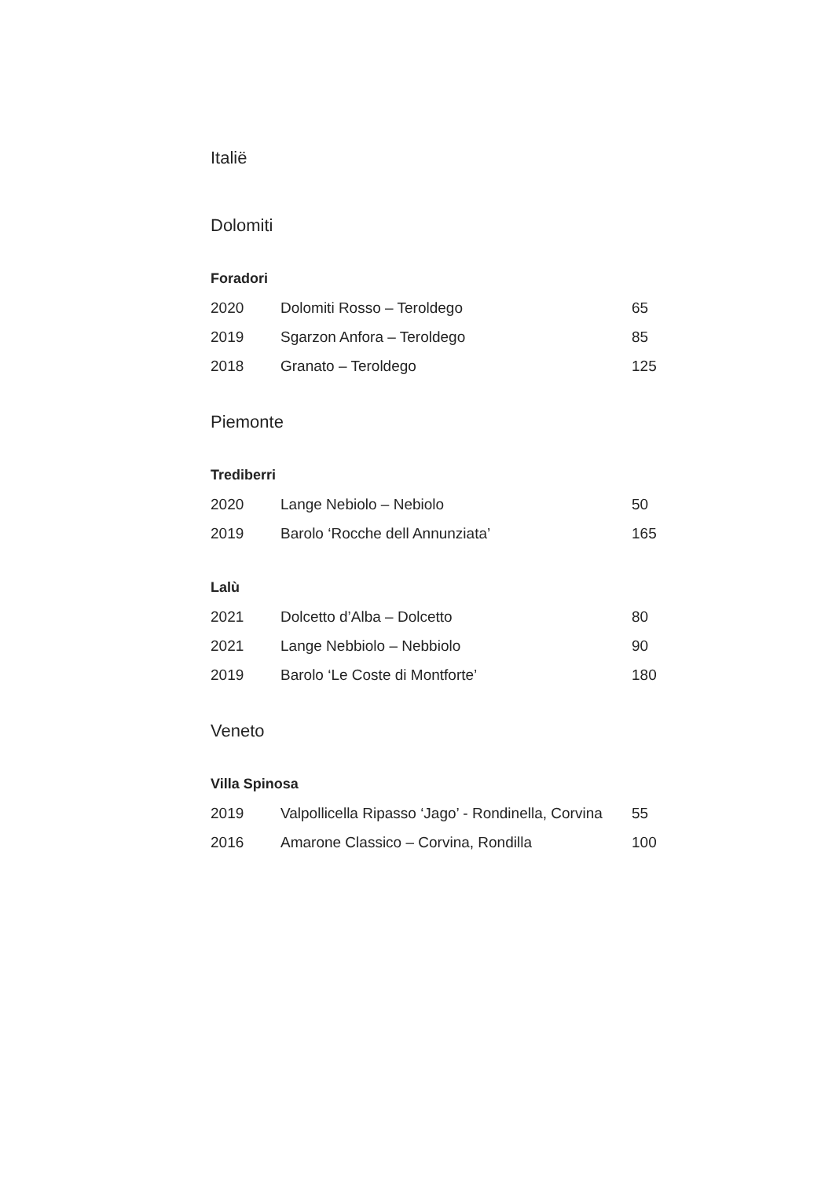Italië
Dolomiti
Foradori
| 2020 | Dolomiti Rosso – Teroldego | 65 |
| 2019 | Sgarzon Anfora – Teroldego | 85 |
| 2018 | Granato – Teroldego | 125 |
Piemonte
Trediberri
| 2020 | Lange Nebiolo – Nebiolo | 50 |
| 2019 | Barolo ‘Rocche dell Annunziata’ | 165 |
Lalù
| 2021 | Dolcetto d’Alba – Dolcetto | 80 |
| 2021 | Lange Nebbiolo – Nebbiolo | 90 |
| 2019 | Barolo ‘Le Coste di Montforte’ | 180 |
Veneto
Villa Spinosa
| 2019 | Valpollicella Ripasso ‘Jago’ - Rondinella, Corvina | 55 |
| 2016 | Amarone Classico – Corvina, Rondilla | 100 |